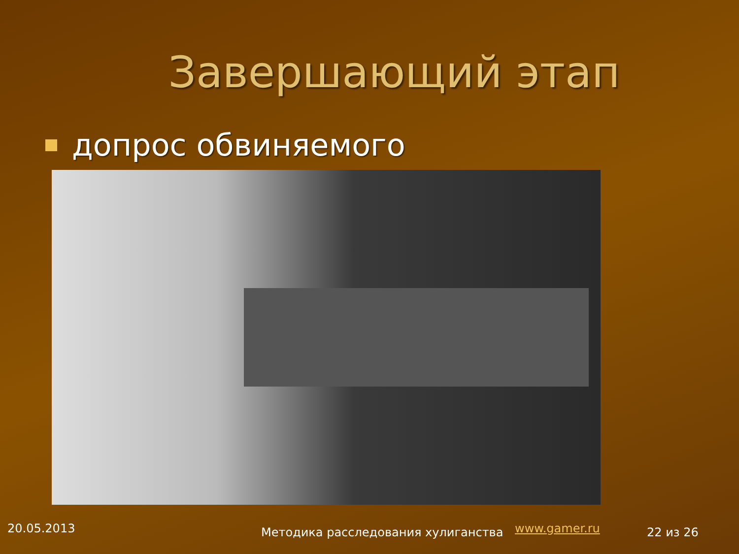Завершающий этап
допрос обвиняемого
20.05.2013 Методика расследования хулиганства www.gamer.ru 22 из 26